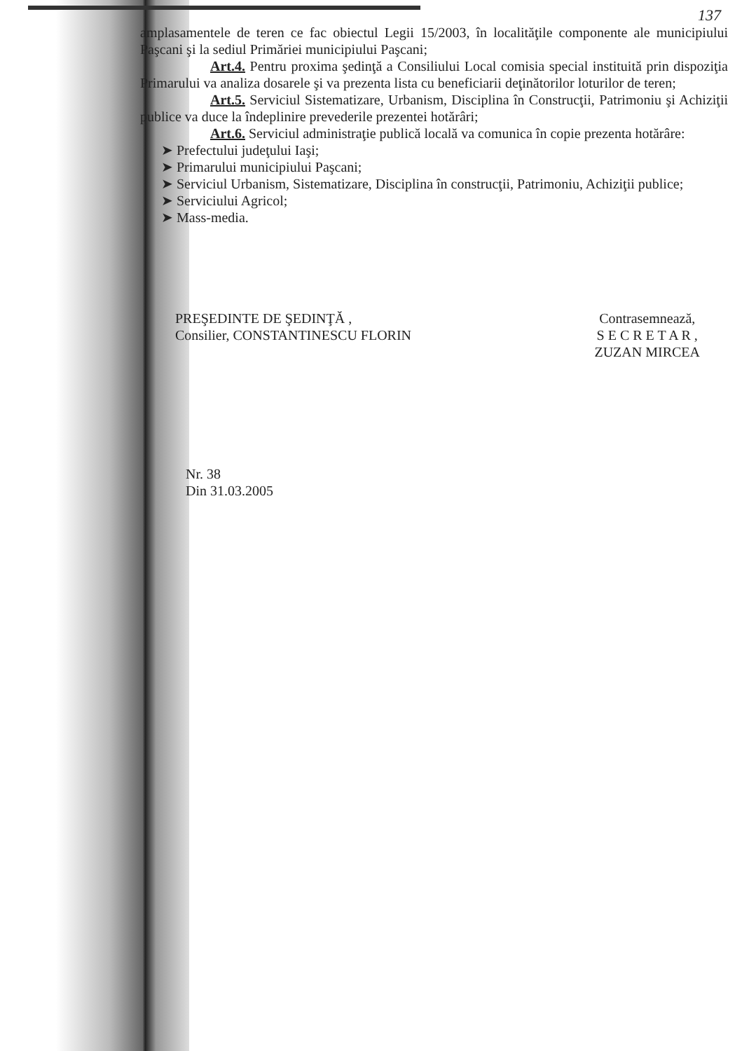137
amplasamentele de teren ce fac obiectul Legii 15/2003, în localităţile componente ale municipiului Paşcani şi la sediul Primăriei municipiului Paşcani;
Art.4. Pentru proxima şedinţă a Consiliului Local comisia special instituită prin dispoziţia Primarului va analiza dosarele şi va prezenta lista cu beneficiarii deţinătorilor loturilor de teren;
Art.5. Serviciul Sistematizare, Urbanism, Disciplina în Construcţii, Patrimoniu şi Achiziţii publice va duce la îndeplinire prevederile prezentei hotărâri;
Art.6. Serviciul administraţie publică locală va comunica în copie prezenta hotărâre:
➤ Prefectului judeţului Iaşi;
➤ Primarului municipiului Paşcani;
➤ Serviciul Urbanism, Sistematizare, Disciplina în construcţii, Patrimoniu, Achiziţii publice;
➤ Serviciului Agricol;
➤ Mass-media.
PREŞEDINTE DE ŞEDINŢĂ ,
Consilier, CONSTANTINESCU FLORIN
Contrasemnează,
S E C R E T A R ,
ZUZAN MIRCEA
Nr. 38
Din 31.03.2005